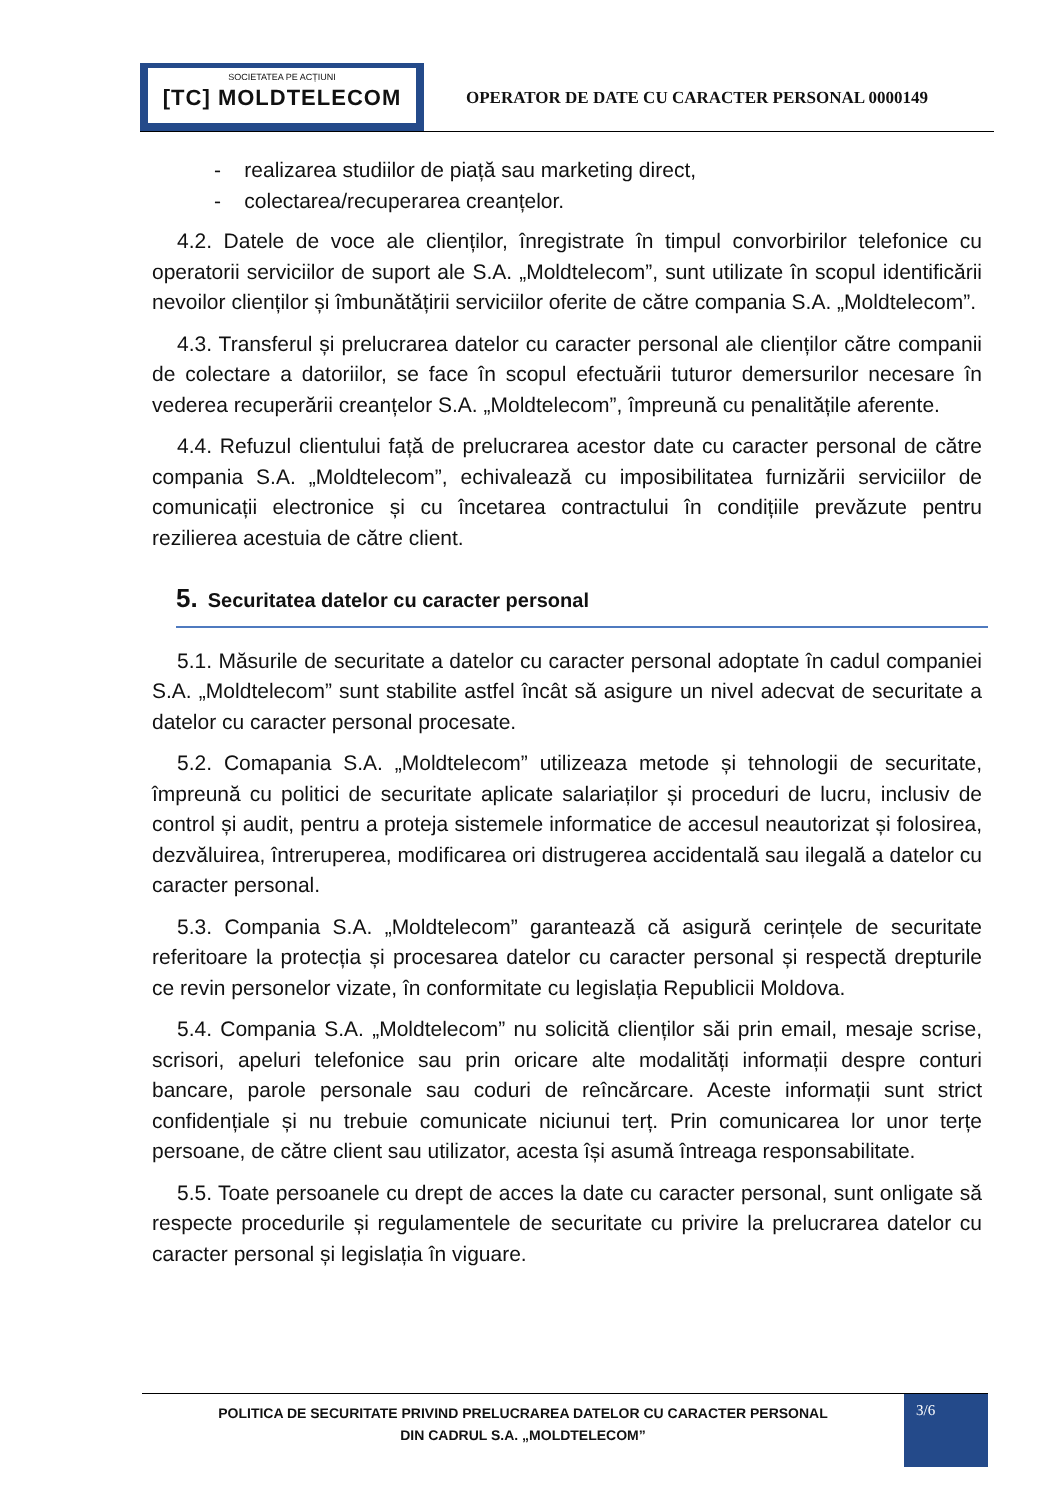SOCIETATEA PE ACȚIUNI
[TC] MOLDTELECOM
OPERATOR DE DATE CU CARACTER PERSONAL 0000149
- realizarea studiilor de piață sau marketing direct,
- colectarea/recuperarea creanțelor.
4.2. Datele de voce ale clienților, înregistrate în timpul convorbirilor telefonice cu operatorii serviciilor de suport ale S.A. „Moldtelecom”, sunt utilizate în scopul identificării nevoilor clienților și îmbunătățirii serviciilor oferite de către compania S.A. „Moldtelecom”.
4.3. Transferul și prelucrarea datelor cu caracter personal ale clienților către companii de colectare a datoriilor, se face în scopul efectuării tuturor demersurilor necesare în vederea recuperării creanțelor S.A. „Moldtelecom”, împreună cu penalitățile aferente.
4.4. Refuzul clientului față de prelucrarea acestor date cu caracter personal de către compania S.A. „Moldtelecom”, echivalează cu imposibilitatea furnizării serviciilor de comunicații electronice și cu încetarea contractului în condițiile prevăzute pentru rezilierea acestuia de către client.
5. Securitatea datelor cu caracter personal
5.1. Măsurile de securitate a datelor cu caracter personal adoptate în cadul companiei S.A. „Moldtelecom” sunt stabilite astfel încât să asigure un nivel adecvat de securitate a datelor cu caracter personal procesate.
5.2. Comapania S.A. „Moldtelecom” utilizeaza metode și tehnologii de securitate, împreună cu politici de securitate aplicate salariaților și proceduri de lucru, inclusiv de control și audit, pentru a proteja sistemele informatice de accesul neautorizat și folosirea, dezvăluirea, întreruperea, modificarea ori distrugerea accidentală sau ilegală a datelor cu caracter personal.
5.3. Compania S.A. „Moldtelecom” garantează că asigură cerințele de securitate referitoare la protecția și procesarea datelor cu caracter personal și respectă drepturile ce revin personelor vizate, în conformitate cu legislația Republicii Moldova.
5.4. Compania S.A. „Moldtelecom” nu solicită clienților săi prin email, mesaje scrise, scrisori, apeluri telefonice sau prin oricare alte modalități informații despre conturi bancare, parole personale sau coduri de reîncărcare. Aceste informații sunt strict confidențiale și nu trebuie comunicate niciunui terț. Prin comunicarea lor unor terțe persoane, de către client sau utilizator, acesta își asumă întreaga responsabilitate.
5.5. Toate persoanele cu drept de acces la date cu caracter personal, sunt onligate să respecte procedurile și regulamentele de securitate cu privire la prelucrarea datelor cu caracter personal și legislația în viguare.
POLITICA DE SECURITATE PRIVIND PRELUCRAREA DATELOR CU CARACTER PERSONAL
DIN CADRUL S.A. „MOLDTELECOM”
3/6